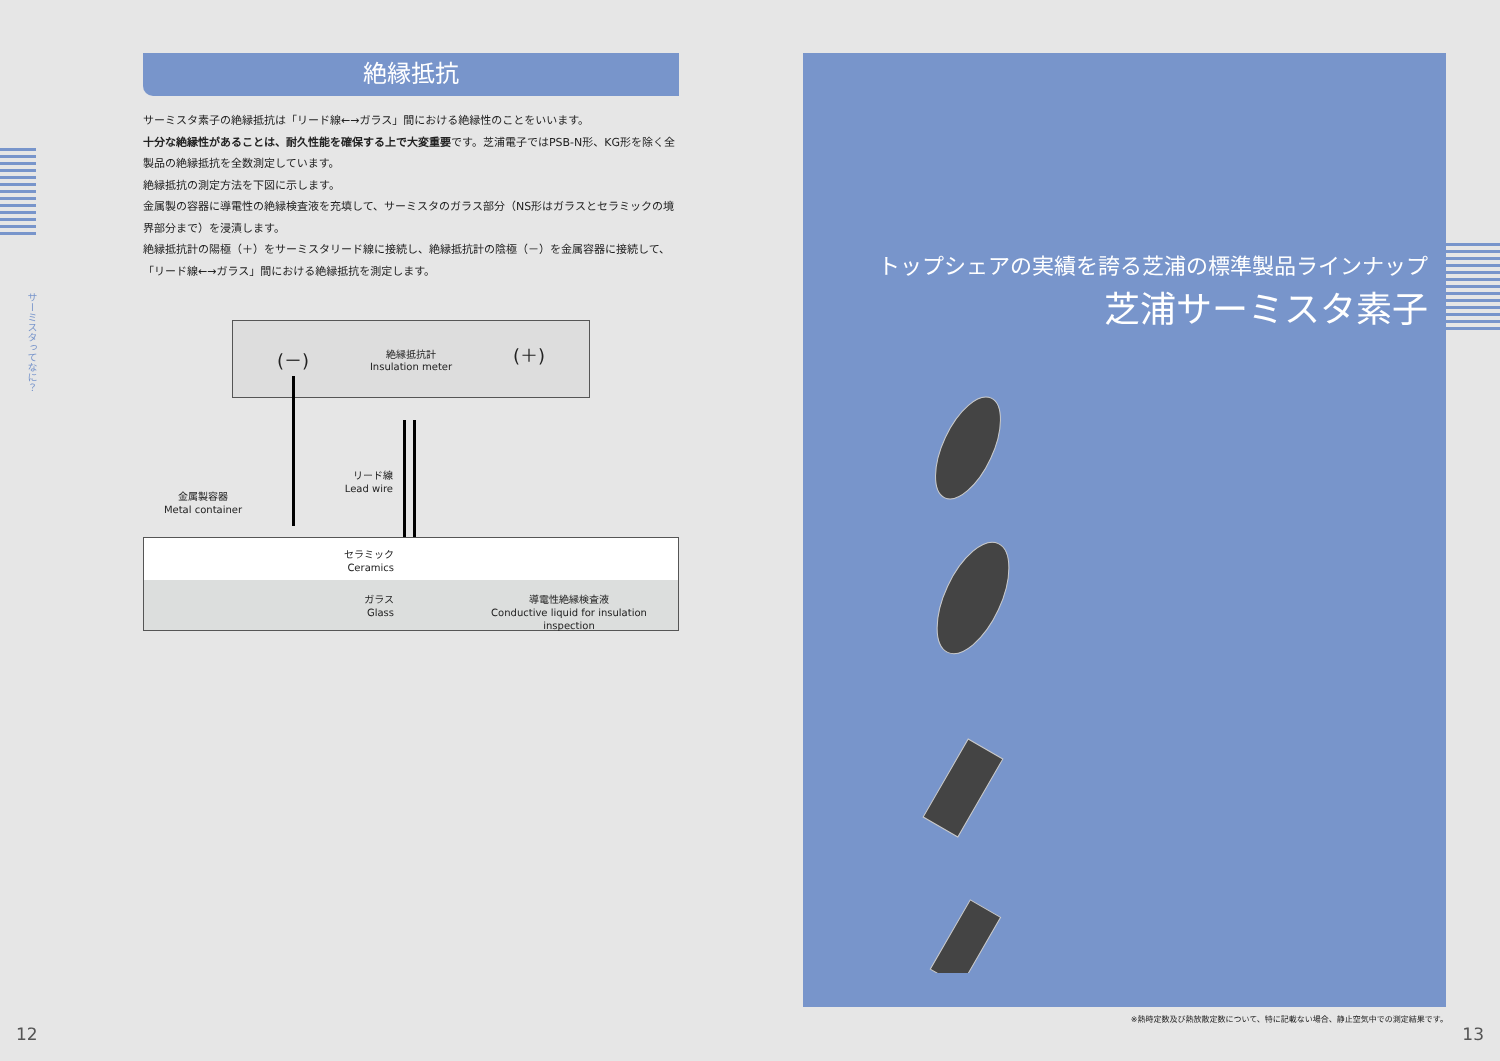サーミスタってなに？
絶縁抵抗
サーミスタ素子の絶縁抵抗は「リード線←→ガラス」間における絶縁性のことをいいます。
十分な絶縁性があることは、耐久性能を確保する上で大変重要です。芝浦電子ではPSB-N形、KG形を除く全製品の絶縁抵抗を全数測定しています。
絶縁抵抗の測定方法を下図に示します。
金属製の容器に導電性の絶縁検査液を充填して、サーミスタのガラス部分（NS形はガラスとセラミックの境界部分まで）を浸漬します。
絶縁抵抗計の陽極（＋）をサーミスタリード線に接続し、絶縁抵抗計の陰極（－）を金属容器に接続して、「リード線←→ガラス」間における絶縁抵抗を測定します。
(－)
絶縁抵抗計
Insulation meter
(＋)
リード線
Lead wire
金属製容器
Metal container
セラミック
Ceramics
ガラス
Glass
導電性絶縁検査液
Conductive liquid for insulation inspection
トップシェアの実績を誇る芝浦の標準製品ラインナップ
芝浦サーミスタ素子
※熱時定数及び熱放散定数について、特に記載ない場合、静止空気中での測定結果です。
12 13